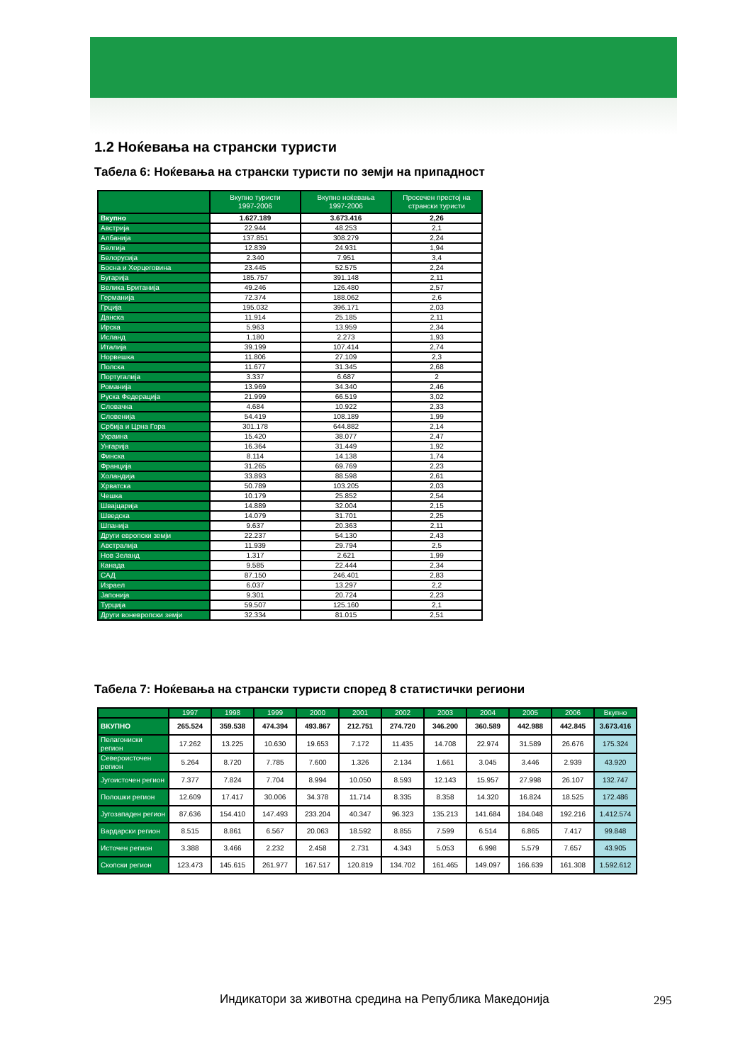1.2 Ноќевања на странски туристи
Табела 6: Ноќевања на странски туристи по земји на припадност
| | Вкупно туристи 1997-2006 | Вкупно ноќевања 1997-2006 | Просечен престој на странски туристи |
| --- | --- | --- | --- |
| Вкупно | 1.627.189 | 3.673.416 | 2,26 |
| Австрија | 22.944 | 48.253 | 2,1 |
| Албанија | 137.851 | 308.279 | 2,24 |
| Белгија | 12.839 | 24.931 | 1,94 |
| Белорусија | 2.340 | 7.951 | 3,4 |
| Босна и Херцеговина | 23.445 | 52.575 | 2,24 |
| Бугарија | 185.757 | 391.148 | 2,11 |
| Велика Британија | 49.246 | 126.480 | 2,57 |
| Германија | 72.374 | 188.062 | 2,6 |
| Грција | 195.032 | 396.171 | 2,03 |
| Данска | 11.914 | 25.185 | 2,11 |
| Ирска | 5.963 | 13.959 | 2,34 |
| Исланд | 1.180 | 2.273 | 1,93 |
| Италија | 39.199 | 107.414 | 2,74 |
| Норвешка | 11.806 | 27.109 | 2,3 |
| Полска | 11.677 | 31.345 | 2,68 |
| Португалија | 3.337 | 6.687 | 2 |
| Романија | 13.969 | 34.340 | 2,46 |
| Руска Федерација | 21.999 | 66.519 | 3,02 |
| Словачка | 4.684 | 10.922 | 2,33 |
| Словенија | 54.419 | 108.189 | 1,99 |
| Србија и Црна Гора | 301.178 | 644.882 | 2,14 |
| Украина | 15.420 | 38.077 | 2,47 |
| Унгарија | 16.364 | 31.449 | 1,92 |
| Финска | 8.114 | 14.138 | 1,74 |
| Франција | 31.265 | 69.769 | 2,23 |
| Холандија | 33.893 | 88.598 | 2,61 |
| Хрватска | 50.789 | 103.205 | 2,03 |
| Чешка | 10.179 | 25.852 | 2,54 |
| Швајцарија | 14.889 | 32.004 | 2,15 |
| Шведска | 14.079 | 31.701 | 2,25 |
| Шпанија | 9.637 | 20.363 | 2,11 |
| Други европски земји | 22.237 | 54.130 | 2,43 |
| Австралија | 11.939 | 29.794 | 2,5 |
| Нов Зеланд | 1.317 | 2.621 | 1,99 |
| Канада | 9.585 | 22.444 | 2,34 |
| САД | 87.150 | 246.401 | 2,83 |
| Израел | 6.037 | 13.297 | 2,2 |
| Јапонија | 9.301 | 20.724 | 2,23 |
| Турција | 59.507 | 125.160 | 2,1 |
| Други воневропски земји | 32.334 | 81.015 | 2,51 |
Табела 7: Ноќевања на странски туристи според 8 статистички региони
| | 1997 | 1998 | 1999 | 2000 | 2001 | 2002 | 2003 | 2004 | 2005 | 2006 | Вкупно |
| --- | --- | --- | --- | --- | --- | --- | --- | --- | --- | --- | --- |
| ВКУПНО | 265.524 | 359.538 | 474.394 | 493.867 | 212.751 | 274.720 | 346.200 | 360.589 | 442.988 | 442.845 | 3.673.416 |
| Пелагониски регион | 17.262 | 13.225 | 10.630 | 19.653 | 7.172 | 11.435 | 14.708 | 22.974 | 31.589 | 26.676 | 175.324 |
| Североисточен регион | 5.264 | 8.720 | 7.785 | 7.600 | 1.326 | 2.134 | 1.661 | 3.045 | 3.446 | 2.939 | 43.920 |
| Југоисточен регион | 7.377 | 7.824 | 7.704 | 8.994 | 10.050 | 8.593 | 12.143 | 15.957 | 27.998 | 26.107 | 132.747 |
| Полошки регион | 12.609 | 17.417 | 30.006 | 34.378 | 11.714 | 8.335 | 8.358 | 14.320 | 16.824 | 18.525 | 172.486 |
| Југозападен регион | 87.636 | 154.410 | 147.493 | 233.204 | 40.347 | 96.323 | 135.213 | 141.684 | 184.048 | 192.216 | 1.412.574 |
| Вардарски регион | 8.515 | 8.861 | 6.567 | 20.063 | 18.592 | 8.855 | 7.599 | 6.514 | 6.865 | 7.417 | 99.848 |
| Источен регион | 3.388 | 3.466 | 2.232 | 2.458 | 2.731 | 4.343 | 5.053 | 6.998 | 5.579 | 7.657 | 43.905 |
| Скопски регион | 123.473 | 145.615 | 261.977 | 167.517 | 120.819 | 134.702 | 161.465 | 149.097 | 166.639 | 161.308 | 1.592.612 |
Индикатори за животна средина на Република Македонија
295